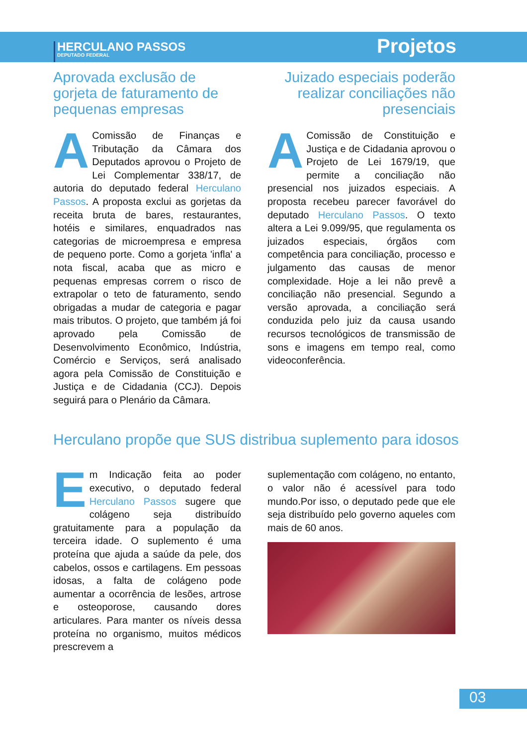HERCULANO PASSOS
DEPUTADO FEDERAL
Projetos
Aprovada exclusão de gorjeta de faturamento de pequenas empresas
A Comissão de Finanças e Tributação da Câmara dos Deputados aprovou o Projeto de Lei Complementar 338/17, de autoria do deputado federal Herculano Passos. A proposta exclui as gorjetas da receita bruta de bares, restaurantes, hotéis e similares, enquadrados nas categorias de microempresa e empresa de pequeno porte. Como a gorjeta 'infla' a nota fiscal, acaba que as micro e pequenas empresas correm o risco de extrapolar o teto de faturamento, sendo obrigadas a mudar de categoria e pagar mais tributos. O projeto, que também já foi aprovado pela Comissão de Desenvolvimento Econômico, Indústria, Comércio e Serviços, será analisado agora pela Comissão de Constituição e Justiça e de Cidadania (CCJ). Depois seguirá para o Plenário da Câmara.
Juizado especiais poderão realizar conciliações não presenciais
A Comissão de Constituição e Justiça e de Cidadania aprovou o Projeto de Lei 1679/19, que permite a conciliação não presencial nos juizados especiais. A proposta recebeu parecer favorável do deputado Herculano Passos. O texto altera a Lei 9.099/95, que regulamenta os juizados especiais, órgãos com competência para conciliação, processo e julgamento das causas de menor complexidade. Hoje a lei não prevê a conciliação não presencial. Segundo a versão aprovada, a conciliação será conduzida pelo juiz da causa usando recursos tecnológicos de transmissão de sons e imagens em tempo real, como videoconferência.
Herculano propõe que SUS distribua suplemento para idosos
Em Indicação feita ao poder executivo, o deputado federal Herculano Passos sugere que colágeno seja distribuído gratuitamente para a população da terceira idade. O suplemento é uma proteína que ajuda a saúde da pele, dos cabelos, ossos e cartilagens. Em pessoas idosas, a falta de colágeno pode aumentar a ocorrência de lesões, artrose e osteoporose, causando dores articulares. Para manter os níveis dessa proteína no organismo, muitos médicos prescrevem a
suplementação com colágeno, no entanto, o valor não é acessível para todo mundo.Por isso, o deputado pede que ele seja distribuído pelo governo aqueles com mais de 60 anos.
03